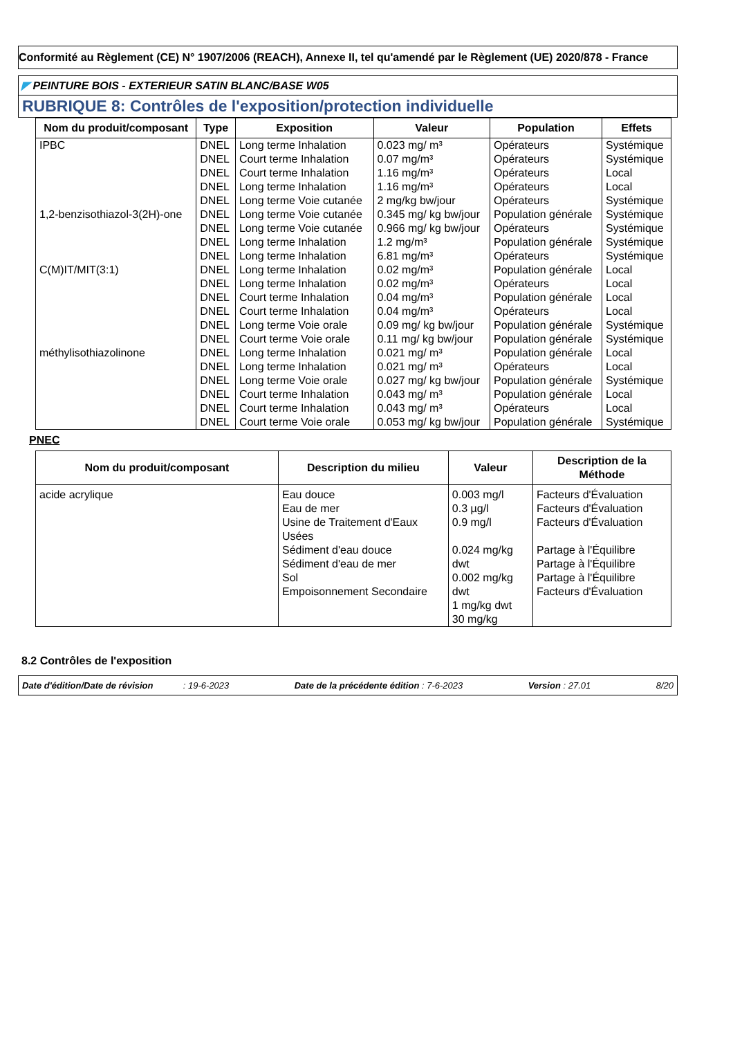Conformité au Règlement (CE) N° 1907/2006 (REACH), Annexe II, tel qu'amendé par le Règlement (UE) 2020/878 - France
◤ PEINTURE BOIS - EXTERIEUR SATIN BLANC/BASE W05
RUBRIQUE 8: Contrôles de l'exposition/protection individuelle
| Nom du produit/composant | Type | Exposition | Valeur | Population | Effets |
| --- | --- | --- | --- | --- | --- |
| IPBC | DNEL | Long terme Inhalation | 0.023 mg/ m³ | Opérateurs | Systémique |
| | DNEL | Court terme Inhalation | 0.07 mg/m³ | Opérateurs | Systémique |
| | DNEL | Court terme Inhalation | 1.16 mg/m³ | Opérateurs | Local |
| | DNEL | Long terme Inhalation | 1.16 mg/m³ | Opérateurs | Local |
| | DNEL | Long terme Voie cutanée | 2 mg/kg bw/jour | Opérateurs | Systémique |
| 1,2-benzisothiazol-3(2H)-one | DNEL | Long terme Voie cutanée | 0.345 mg/ kg bw/jour | Population générale | Systémique |
| | DNEL | Long terme Voie cutanée | 0.966 mg/ kg bw/jour | Opérateurs | Systémique |
| | DNEL | Long terme Inhalation | 1.2 mg/m³ | Population générale | Systémique |
| | DNEL | Long terme Inhalation | 6.81 mg/m³ | Opérateurs | Systémique |
| C(M)IT/MIT(3:1) | DNEL | Long terme Inhalation | 0.02 mg/m³ | Population générale | Local |
| | DNEL | Long terme Inhalation | 0.02 mg/m³ | Opérateurs | Local |
| | DNEL | Court terme Inhalation | 0.04 mg/m³ | Population générale | Local |
| | DNEL | Court terme Inhalation | 0.04 mg/m³ | Opérateurs | Local |
| | DNEL | Long terme Voie orale | 0.09 mg/ kg bw/jour | Population générale | Systémique |
| | DNEL | Court terme Voie orale | 0.11 mg/ kg bw/jour | Population générale | Systémique |
| méthylisothiazolinone | DNEL | Long terme Inhalation | 0.021 mg/ m³ | Population générale | Local |
| | DNEL | Long terme Inhalation | 0.021 mg/ m³ | Opérateurs | Local |
| | DNEL | Long terme Voie orale | 0.027 mg/ kg bw/jour | Population générale | Systémique |
| | DNEL | Court terme Inhalation | 0.043 mg/ m³ | Population générale | Local |
| | DNEL | Court terme Inhalation | 0.043 mg/ m³ | Opérateurs | Local |
| | DNEL | Court terme Voie orale | 0.053 mg/ kg bw/jour | Population générale | Systémique |
PNEC
| Nom du produit/composant | Description du milieu | Valeur | Description de la Méthode |
| --- | --- | --- | --- |
| acide acrylique | Eau douce Eau de mer Usine de Traitement d'Eaux Usées Sédiment d'eau douce Sédiment d'eau de mer Sol Empoisonnement Secondaire | 0.003 mg/l 0.3 µg/l 0.9 mg/l 0.024 mg/kg dwt 0.002 mg/kg dwt 1 mg/kg dwt 30 mg/kg | Facteurs d'Évaluation Facteurs d'Évaluation Facteurs d'Évaluation Partage à l'Équilibre Partage à l'Équilibre Partage à l'Équilibre Facteurs d'Évaluation |
8.2 Contrôles de l'exposition
Date d'édition/Date de révision : 19-6-2023
Date de la précédente édition : 7-6-2023
Version : 27.01 8/20